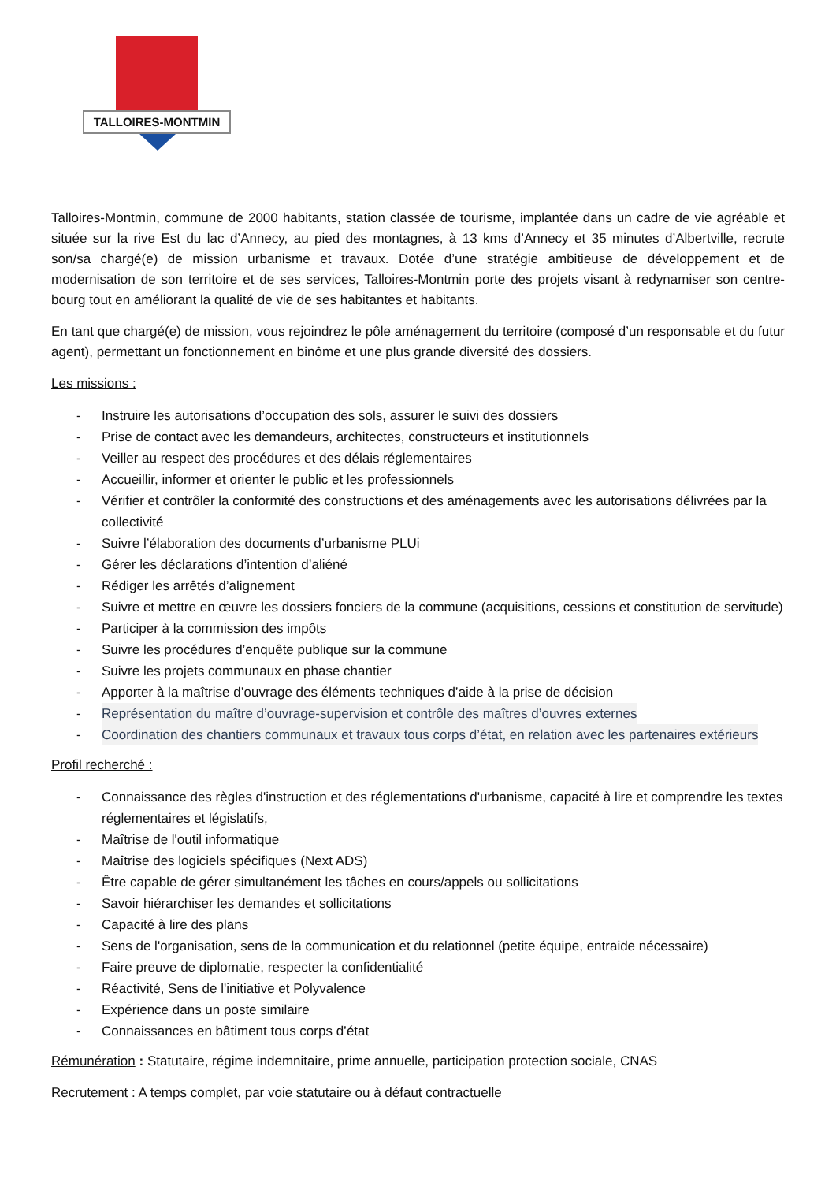TALLOIRES-MONTMIN
Talloires-Montmin, commune de 2000 habitants, station classée de tourisme, implantée dans un cadre de vie agréable et située sur la rive Est du lac d’Annecy, au pied des montagnes, à 13 kms d’Annecy et 35 minutes d’Albertville, recrute son/sa chargé(e) de mission urbanisme et travaux. Dotée d’une stratégie ambitieuse de développement et de modernisation de son territoire et de ses services, Talloires-Montmin porte des projets visant à redynamiser son centre-bourg tout en améliorant la qualité de vie de ses habitantes et habitants.
En tant que chargé(e) de mission, vous rejoindrez le pôle aménagement du territoire (composé d’un responsable et du futur agent), permettant un fonctionnement en binôme et une plus grande diversité des dossiers.
Les missions :
- Instruire les autorisations d’occupation des sols, assurer le suivi des dossiers
- Prise de contact avec les demandeurs, architectes, constructeurs et institutionnels
- Veiller au respect des procédures et des délais réglementaires
- Accueillir, informer et orienter le public et les professionnels
- Vérifier et contrôler la conformité des constructions et des aménagements avec les autorisations délivrées par la collectivité
- Suivre l’élaboration des documents d’urbanisme PLUi
- Gérer les déclarations d’intention d’aliéné
- Rédiger les arrêtés d’alignement
- Suivre et mettre en œuvre les dossiers fonciers de la commune (acquisitions, cessions et constitution de servitude)
- Participer à la commission des impôts
- Suivre les procédures d’enquête publique sur la commune
- Suivre les projets communaux en phase chantier
- Apporter à la maîtrise d’ouvrage des éléments techniques d’aide à la prise de décision
- Représentation du maître d’ouvrage-supervision et contrôle des maîtres d’ouvres externes
- Coordination des chantiers communaux et travaux tous corps d’état, en relation avec les partenaires extérieurs
Profil recherché :
- Connaissance des règles d'instruction et des réglementations d'urbanisme, capacité à lire et comprendre les textes réglementaires et législatifs,
- Maîtrise de l'outil informatique
- Maîtrise des logiciels spécifiques (Next ADS)
- Être capable de gérer simultanément les tâches en cours/appels ou sollicitations
- Savoir hiérarchiser les demandes et sollicitations
- Capacité à lire des plans
- Sens de l'organisation, sens de la communication et du relationnel (petite équipe, entraide nécessaire)
- Faire preuve de diplomatie, respecter la confidentialité
- Réactivité, Sens de l'initiative et Polyvalence
- Expérience dans un poste similaire
- Connaissances en bâtiment tous corps d’état
Rémunération : Statutaire, régime indemnitaire, prime annuelle, participation protection sociale, CNAS
Recrutement : A temps complet, par voie statutaire ou à défaut contractuelle